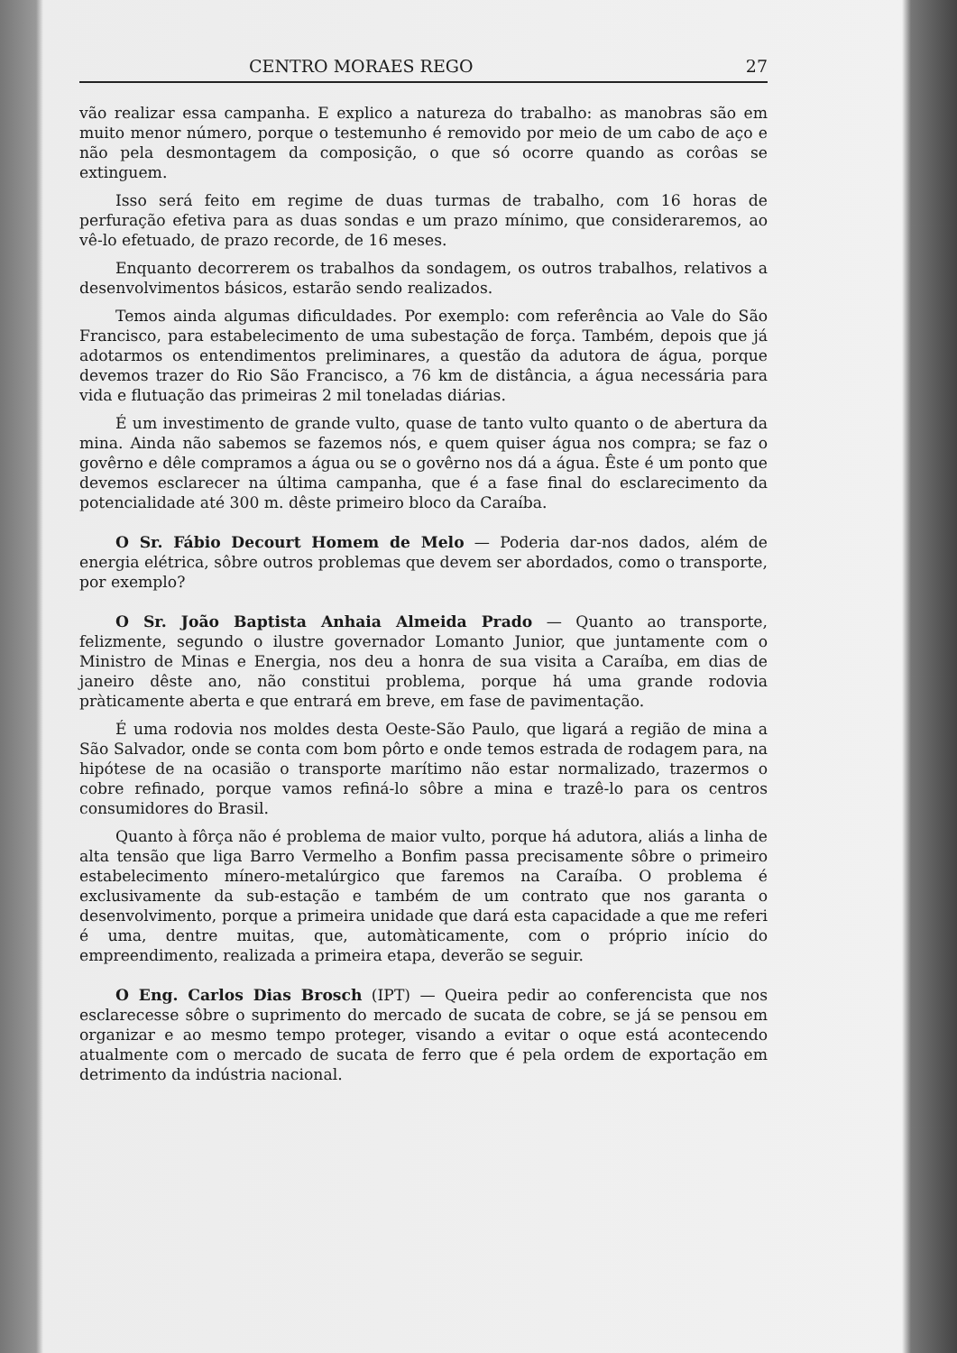CENTRO MORAES REGO 27
vão realizar essa campanha. E explico a natureza do trabalho: as manobras são em muito menor número, porque o testemunho é removido por meio de um cabo de aço e não pela desmontagem da composição, o que só ocorre quando as corôas se extinguem.
Isso será feito em regime de duas turmas de trabalho, com 16 horas de perfuração efetiva para as duas sondas e um prazo mínimo, que consideraremos, ao vê-lo efetuado, de prazo recorde, de 16 meses.
Enquanto decorrerem os trabalhos da sondagem, os outros trabalhos, relativos a desenvolvimentos básicos, estarão sendo realizados.
Temos ainda algumas dificuldades. Por exemplo: com referência ao Vale do São Francisco, para estabelecimento de uma subestação de força. Também, depois que já adotarmos os entendimentos preliminares, a questão da adutora de água, porque devemos trazer do Rio São Francisco, a 76 km de distância, a água necessária para vida e flutuação das primeiras 2 mil toneladas diárias.
É um investimento de grande vulto, quase de tanto vulto quanto o de abertura da mina. Ainda não sabemos se fazemos nós, e quem quiser água nos compra; se faz o govêrno e dêle compramos a água ou se o govêrno nos dá a água. Êste é um ponto que devemos esclarecer na última campanha, que é a fase final do esclarecimento da potencialidade até 300 m. dêste primeiro bloco da Caraíba.
O Sr. Fábio Decourt Homem de Melo — Poderia dar-nos dados, além de energia elétrica, sôbre outros problemas que devem ser abordados, como o transporte, por exemplo?
O Sr. João Baptista Anhaia Almeida Prado — Quanto ao transporte, felizmente, segundo o ilustre governador Lomanto Junior, que juntamente com o Ministro de Minas e Energia, nos deu a honra de sua visita a Caraíba, em dias de janeiro dêste ano, não constitui problema, porque há uma grande rodovia pràticamente aberta e que entrará em breve, em fase de pavimentação.
É uma rodovia nos moldes desta Oeste-São Paulo, que ligará a região de mina a São Salvador, onde se conta com bom pôrto e onde temos estrada de rodagem para, na hipótese de na ocasião o transporte marítimo não estar normalizado, trazermos o cobre refinado, porque vamos refiná-lo sôbre a mina e trazê-lo para os centros consumidores do Brasil.
Quanto à fôrça não é problema de maior vulto, porque há adutora, aliás a linha de alta tensão que liga Barro Vermelho a Bonfim passa precisamente sôbre o primeiro estabelecimento mínero-metalúrgico que faremos na Caraíba. O problema é exclusivamente da sub-estação e também de um contrato que nos garanta o desenvolvimento, porque a primeira unidade que dará esta capacidade a que me referi é uma, dentre muitas, que, automàticamente, com o próprio início do empreendimento, realizada a primeira etapa, deverão se seguir.
O Eng. Carlos Dias Brosch (IPT) — Queira pedir ao conferencista que nos esclarecesse sôbre o suprimento do mercado de sucata de cobre, se já se pensou em organizar e ao mesmo tempo proteger, visando a evitar o oque está acontecendo atualmente com o mercado de sucata de ferro que é pela ordem de exportação em detrimento da indústria nacional.